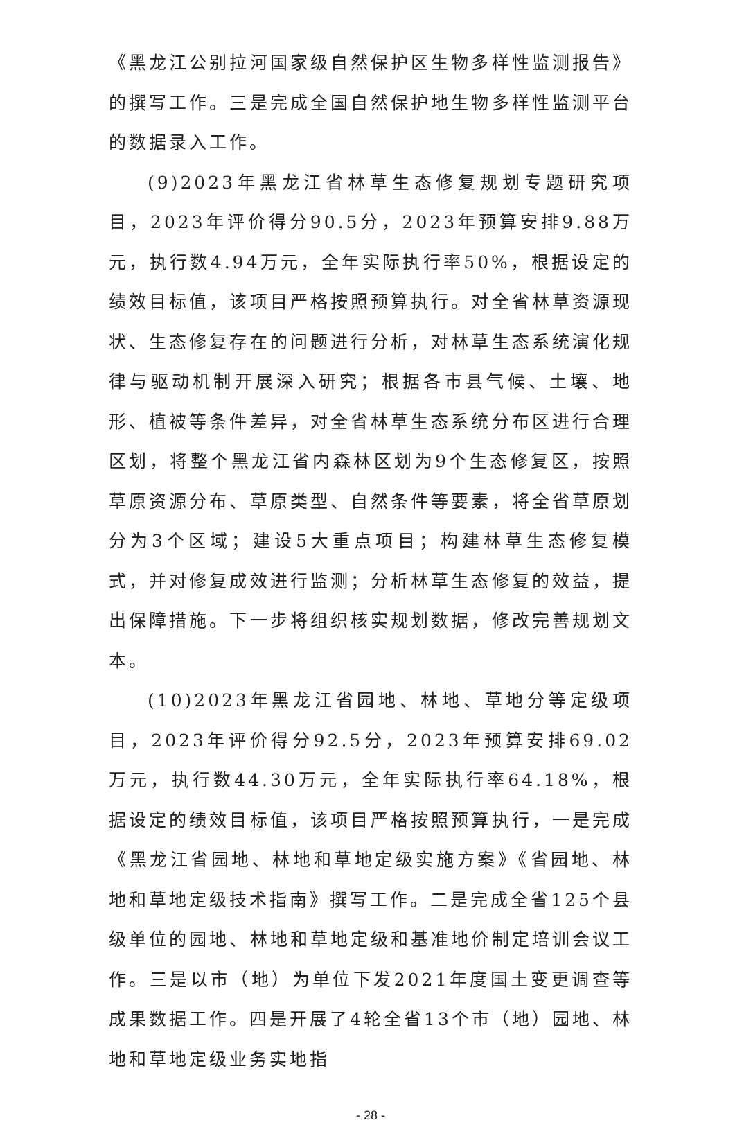《黑龙江公别拉河国家级自然保护区生物多样性监测报告》的撰写工作。三是完成全国自然保护地生物多样性监测平台的数据录入工作。
(9)2023年黑龙江省林草生态修复规划专题研究项目，2023年评价得分90.5分，2023年预算安排9.88万元，执行数4.94万元，全年实际执行率50%，根据设定的绩效目标值，该项目严格按照预算执行。对全省林草资源现状、生态修复存在的问题进行分析，对林草生态系统演化规律与驱动机制开展深入研究；根据各市县气候、土壤、地形、植被等条件差异，对全省林草生态系统分布区进行合理区划，将整个黑龙江省内森林区划为9个生态修复区，按照草原资源分布、草原类型、自然条件等要素，将全省草原划分为3个区域；建设5大重点项目；构建林草生态修复模式，并对修复成效进行监测；分析林草生态修复的效益，提出保障措施。下一步将组织核实规划数据，修改完善规划文本。
(10)2023年黑龙江省园地、林地、草地分等定级项目，2023年评价得分92.5分，2023年预算安排69.02万元，执行数44.30万元，全年实际执行率64.18%，根据设定的绩效目标值，该项目严格按照预算执行，一是完成《黑龙江省园地、林地和草地定级实施方案》《省园地、林地和草地定级技术指南》撰写工作。二是完成全省125个县级单位的园地、林地和草地定级和基准地价制定培训会议工作。三是以市（地）为单位下发2021年度国土变更调查等成果数据工作。四是开展了4轮全省13个市（地）园地、林地和草地定级业务实地指
- 28 -